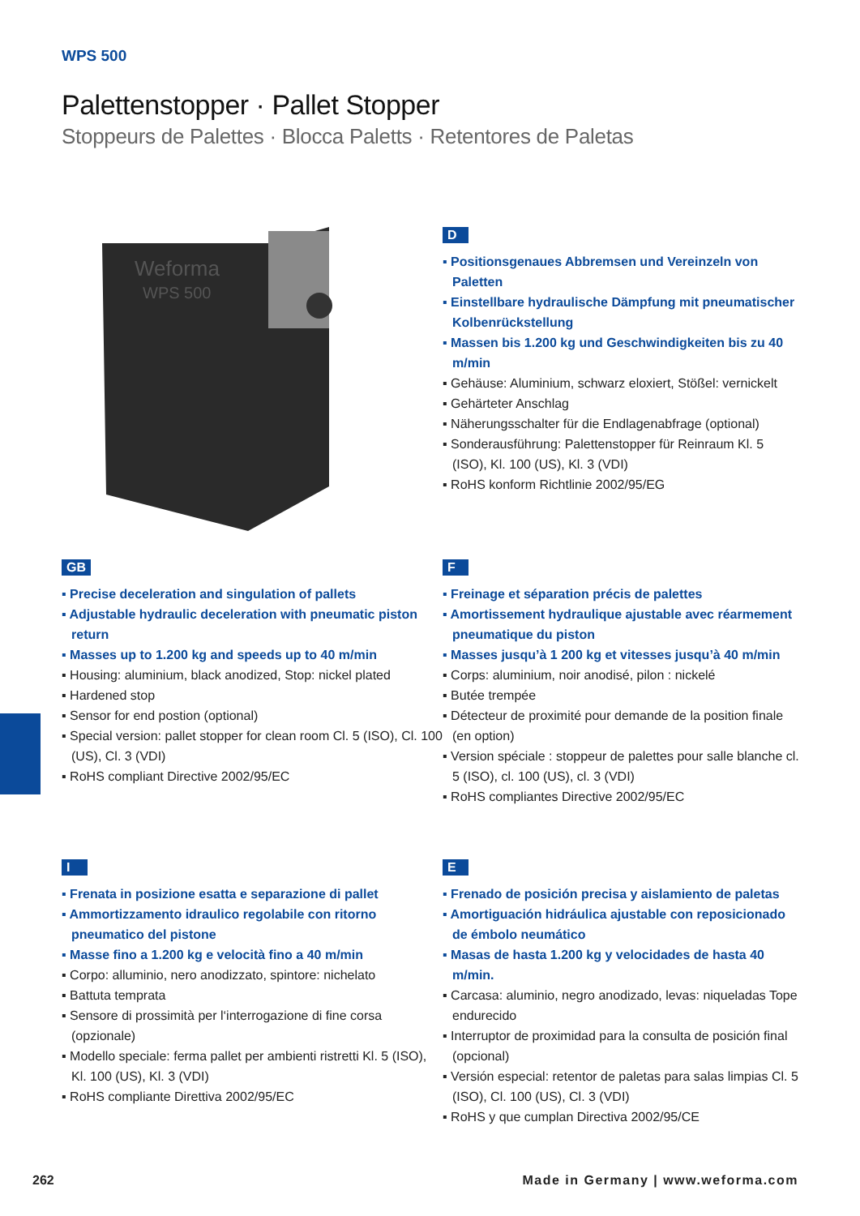WPS 500
Palettenstopper · Pallet Stopper
Stoppeurs de Palettes · Blocca Paletts · Retentores de Paletas
Weforma
WPS 500
D
▪ Positionsgenaues Abbremsen und Vereinzeln von Paletten
▪ Einstellbare hydraulische Dämpfung mit pneumatischer Kolbenrückstellung
▪ Massen bis 1.200 kg und Geschwindigkeiten bis zu 40 m/min
▪ Gehäuse: Aluminium, schwarz eloxiert, Stößel: vernickelt
▪ Gehärteter Anschlag
▪ Näherungsschalter für die Endlagenabfrage (optional)
▪ Sonderausführung: Palettenstopper für Reinraum Kl. 5 (ISO), Kl. 100 (US), Kl. 3 (VDI)
▪ RoHS konform Richtlinie 2002/95/EG
GB
▪ Precise deceleration and singulation of pallets
▪ Adjustable hydraulic deceleration with pneumatic piston return
▪ Masses up to 1.200 kg and speeds up to 40 m/min
▪ Housing: aluminium, black anodized, Stop: nickel plated
▪ Hardened stop
▪ Sensor for end postion (optional)
▪ Special version: pallet stopper for clean room Cl. 5 (ISO), Cl. 100 (US), Cl. 3 (VDI)
▪ RoHS compliant Directive 2002/95/EC
F
▪ Freinage et séparation précis de palettes
▪ Amortissement hydraulique ajustable avec réarmement pneumatique du piston
▪ Masses jusqu’à 1 200 kg et vitesses jusqu’à 40 m/min
▪ Corps: aluminium, noir anodisé, pilon : nickelé
▪ Butée trempée
▪ Détecteur de proximité pour demande de la position finale (en option)
▪ Version spéciale : stoppeur de palettes pour salle blanche cl. 5 (ISO), cl. 100 (US), cl. 3 (VDI)
▪ RoHS compliantes Directive 2002/95/EC
I
▪ Frenata in posizione esatta e separazione di pallet
▪ Ammortizzamento idraulico regolabile con ritorno pneumatico del pistone
▪ Masse fino a 1.200 kg e velocità fino a 40 m/min
▪ Corpo: alluminio, nero anodizzato, spintore: nichelato
▪ Battuta temprata
▪ Sensore di prossimità per l‘interrogazione di fine corsa (opzionale)
▪ Modello speciale: ferma pallet per ambienti ristretti Kl. 5 (ISO), Kl. 100 (US), Kl. 3 (VDI)
▪ RoHS compliante Direttiva 2002/95/EC
E
▪ Frenado de posición precisa y aislamiento de paletas
▪ Amortiguación hidráulica ajustable con reposicionado de émbolo neumático
▪ Masas de hasta 1.200 kg y velocidades de hasta 40 m/min.
▪ Carcasa: aluminio, negro anodizado, levas: niqueladas Tope endurecido
▪ Interruptor de proximidad para la consulta de posición final (opcional)
▪ Versión especial: retentor de paletas para salas limpias Cl. 5 (ISO), Cl. 100 (US), Cl. 3 (VDI)
▪ RoHS y que cumplan Directiva 2002/95/CE
262 Made in Germany | www.weforma.com